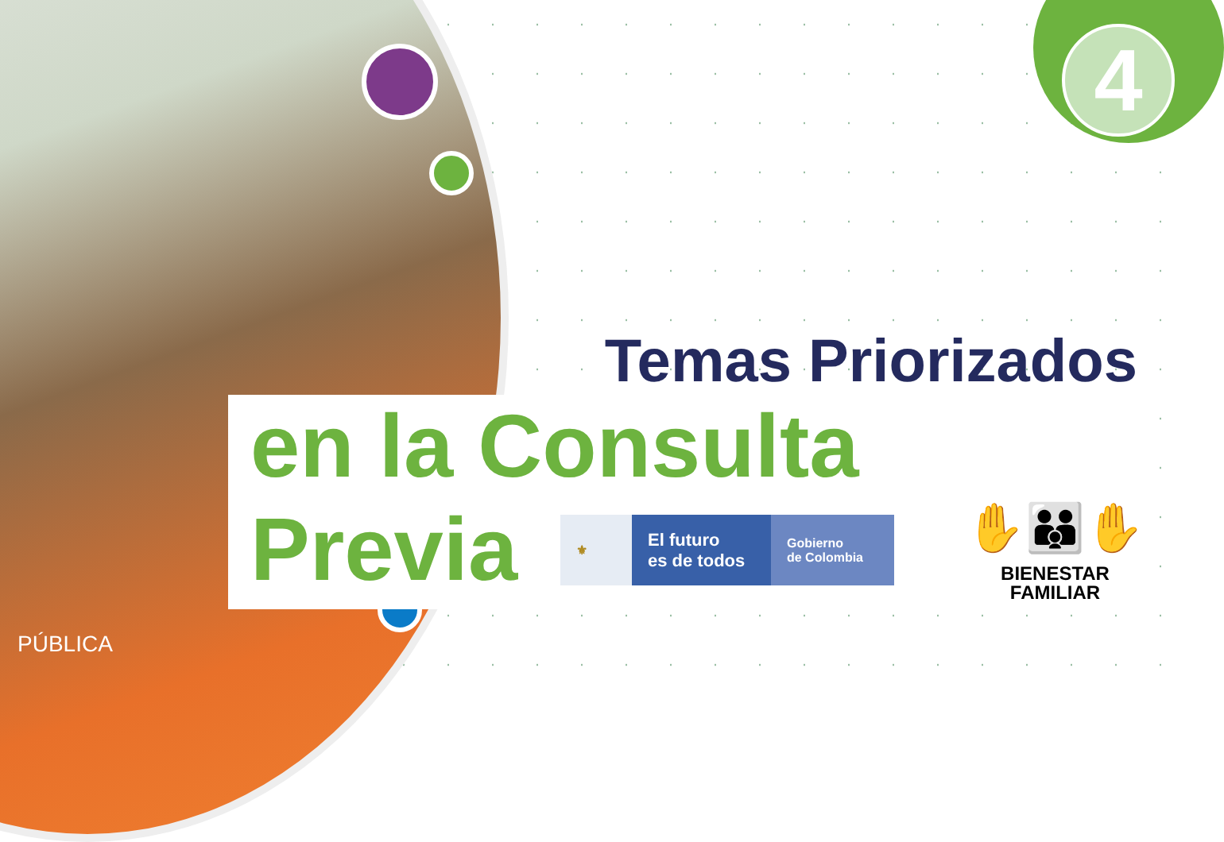4
Temas Priorizados
en la Consulta Previa
⚜
El futuro
es de todos
Gobierno
de Colombia
✋👪✋
BIENESTAR
FAMILIAR
PÚBLICA